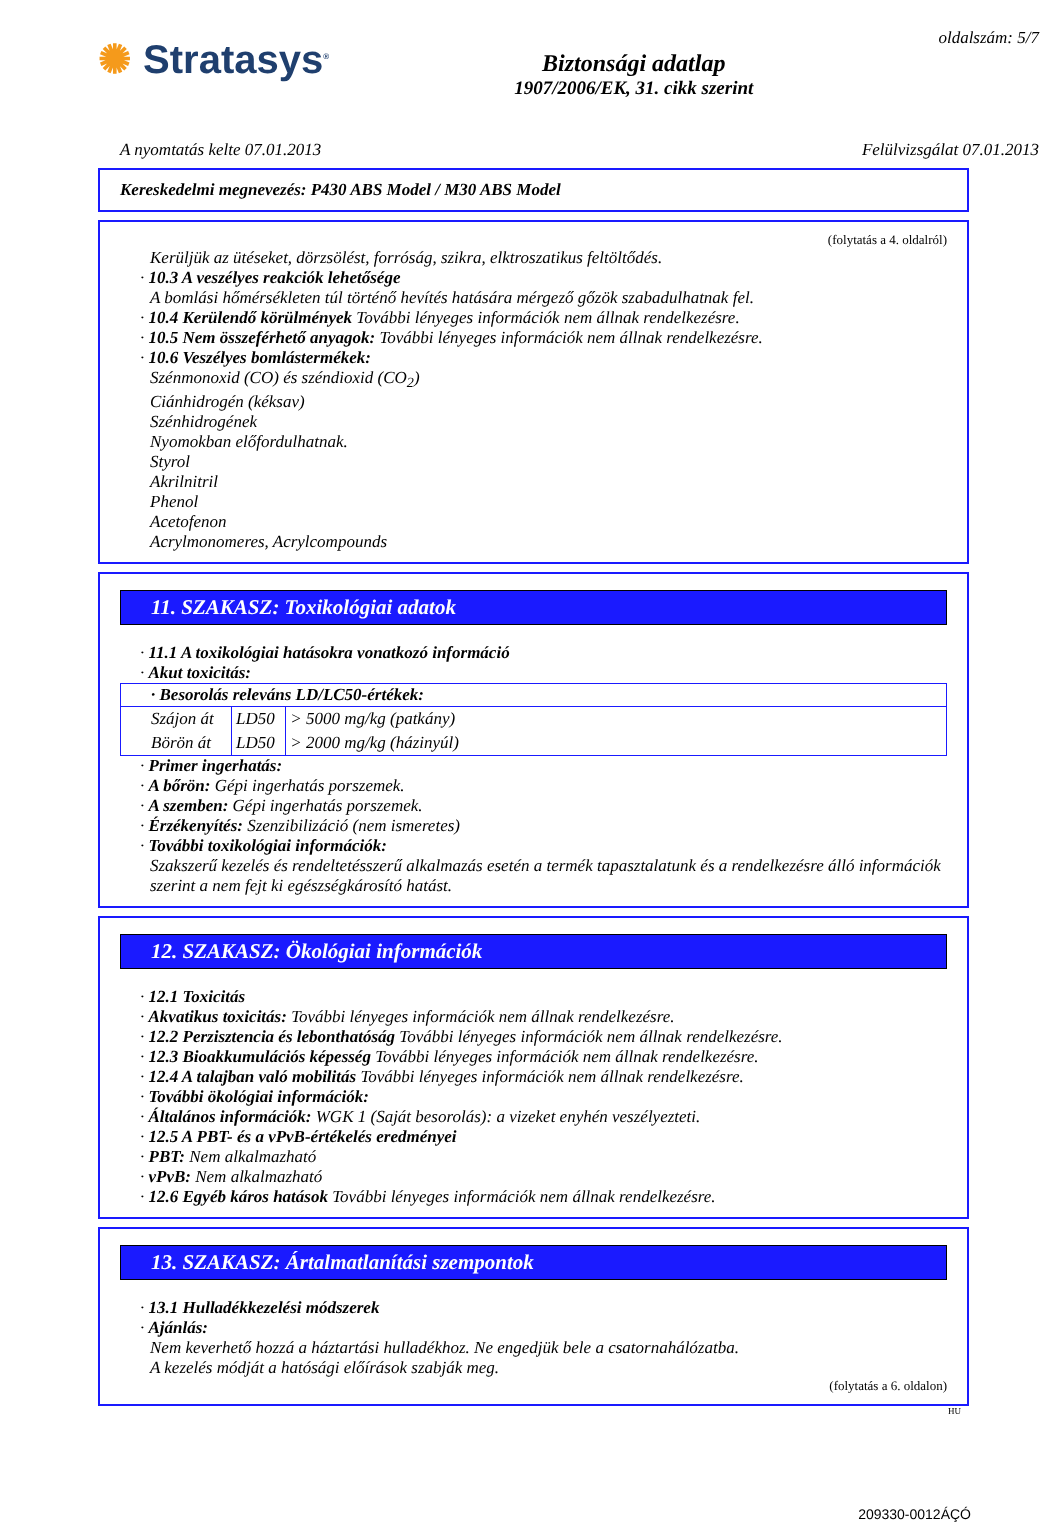✺ Stratasys<sup>®</sup>
Biztonsági adatlap
1907/2006/EK, 31. cikk szerint
oldalszám: 5/7
A nyomtatás kelte 07.01.2013 Felülvizsgálat 07.01.2013
Kereskedelmi megnevezés: P430 ABS Model / M30 ABS Model
(folytatás a 4. oldalról)
Kerüljük az ütéseket, dörzsölést, forróság, szikra, elktroszatikus feltöltődés.
· 10.3 A veszélyes reakciók lehetősége
A bomlási hőmérsékleten túl történő hevítés hatására mérgező gőzök szabadulhatnak fel.
· 10.4 Kerülendő körülmények További lényeges információk nem állnak rendelkezésre.
· 10.5 Nem összeférhető anyagok: További lényeges információk nem állnak rendelkezésre.
· 10.6 Veszélyes bomlástermékek:
Szénmonoxid (CO) és széndioxid (CO<sub>2</sub>)
Ciánhidrogén (kéksav)
Szénhidrogének
Nyomokban előfordulhatnak.
Styrol
Akrilnitril
Phenol
Acetofenon
Acrylmonomeres, Acrylcompounds
11. SZAKASZ: Toxikológiai adatok
· 11.1 A toxikológiai hatásokra vonatkozó információ
· Akut toxicitás:
| · Besorolás releváns LD/LC50-értékek: | | |
| --- | --- | --- |
| Szájon át | LD50 | > 5000 mg/kg (patkány) |
| Börön át | LD50 | > 2000 mg/kg (házinyúl) |
· Primer ingerhatás:
· A bőrön: Gépi ingerhatás porszemek.
· A szemben: Gépi ingerhatás porszemek.
· Érzékenyítés: Szenzibilizáció (nem ismeretes)
· További toxikológiai információk:
Szakszerű kezelés és rendeltetésszerű alkalmazás esetén a termék tapasztalatunk és a rendelkezésre álló információk szerint a nem fejt ki egészségkárosító hatást.
12. SZAKASZ: Ökológiai információk
· 12.1 Toxicitás
· Akvatikus toxicitás: További lényeges információk nem állnak rendelkezésre.
· 12.2 Perzisztencia és lebonthatóság További lényeges információk nem állnak rendelkezésre.
· 12.3 Bioakkumulációs képesség További lényeges információk nem állnak rendelkezésre.
· 12.4 A talajban való mobilitás További lényeges információk nem állnak rendelkezésre.
· További ökológiai információk:
· Általános információk: WGK 1 (Saját besorolás): a vizeket enyhén veszélyezteti.
· 12.5 A PBT- és a vPvB-értékelés eredményei
· PBT: Nem alkalmazható
· vPvB: Nem alkalmazható
· 12.6 Egyéb káros hatások További lényeges információk nem állnak rendelkezésre.
13. SZAKASZ: Ártalmatlanítási szempontok
· 13.1 Hulladékkezelési módszerek
· Ajánlás:
Nem keverhető hozzá a háztartási hulladékhoz. Ne engedjük bele a csatornahálózatba.
A kezelés módját a hatósági előírások szabják meg.
(folytatás a 6. oldalon)
HU
209330-0012ÁÇÓ